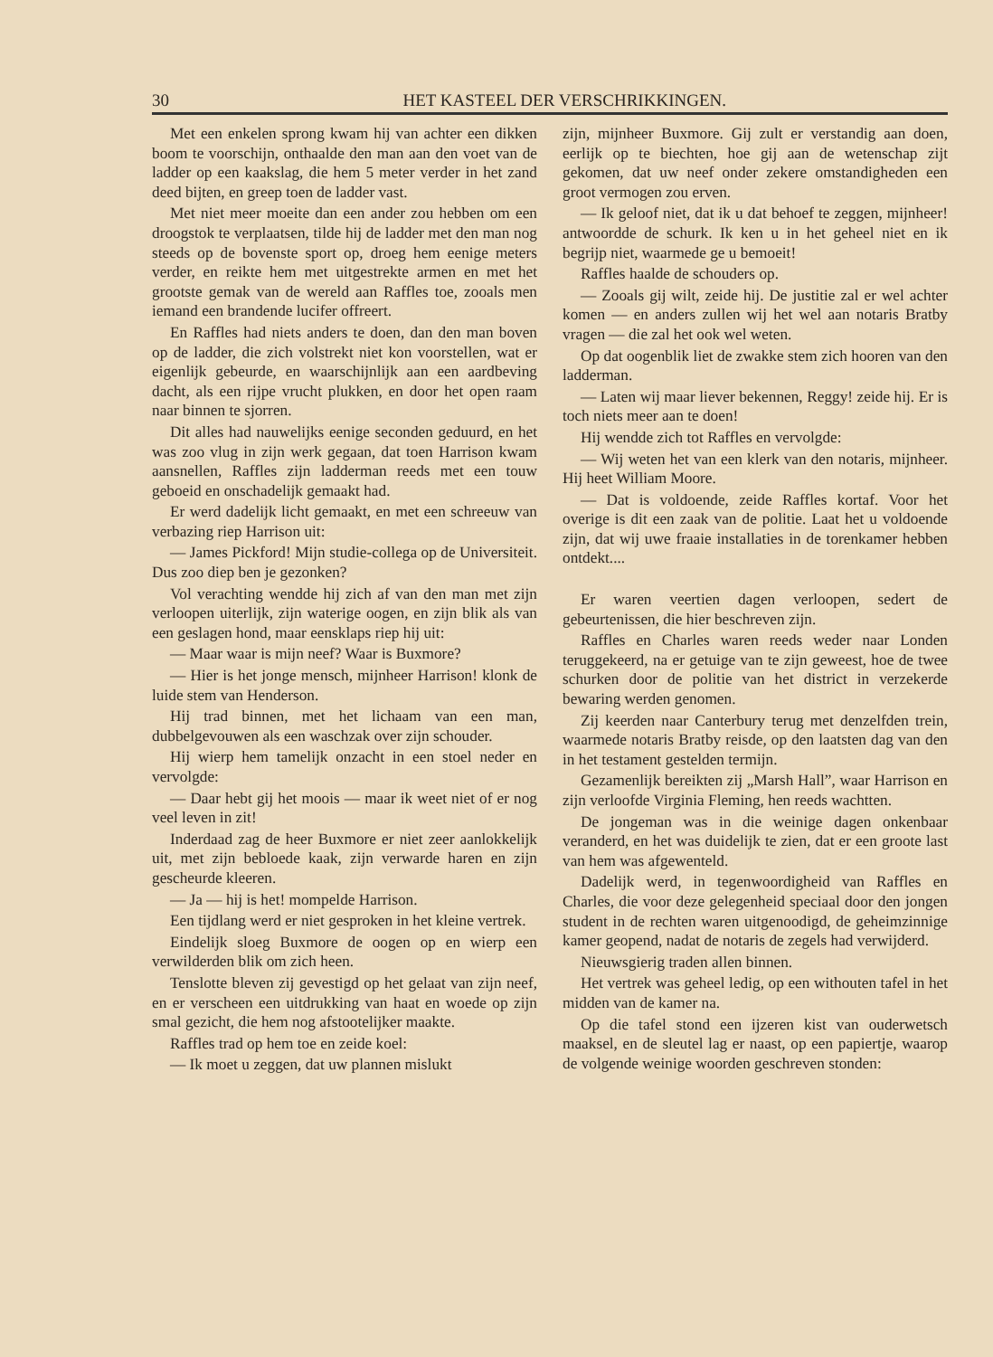30 HET KASTEEL DER VERSCHRIKKINGEN.
Met een enkelen sprong kwam hij van achter een dikken boom te voorschijn, onthaalde den man aan den voet van de ladder op een kaakslag, die hem 5 meter verder in het zand deed bijten, en greep toen de ladder vast.
Met niet meer moeite dan een ander zou hebben om een droogstok te verplaatsen, tilde hij de ladder met den man nog steeds op de bovenste sport op, droeg hem eenige meters verder, en reikte hem met uitgestrekte armen en met het grootste gemak van de wereld aan Raffles toe, zooals men iemand een brandende lucifer offreert.
En Raffles had niets anders te doen, dan den man boven op de ladder, die zich volstrekt niet kon voorstellen, wat er eigenlijk gebeurde, en waarschijnlijk aan een aardbeving dacht, als een rijpe vrucht plukken, en door het open raam naar binnen te sjorren.
Dit alles had nauwelijks eenige seconden geduurd, en het was zoo vlug in zijn werk gegaan, dat toen Harrison kwam aansnellen, Raffles zijn ladderman reeds met een touw geboeid en onschadelijk gemaakt had.
Er werd dadelijk licht gemaakt, en met een schreeuw van verbazing riep Harrison uit:
— James Pickford! Mijn studie-collega op de Universiteit. Dus zoo diep ben je gezonken?
Vol verachting wendde hij zich af van den man met zijn verloopen uiterlijk, zijn waterige oogen, en zijn blik als van een geslagen hond, maar eensklaps riep hij uit:
— Maar waar is mijn neef? Waar is Buxmore?
— Hier is het jonge mensch, mijnheer Harrison! klonk de luide stem van Henderson.
Hij trad binnen, met het lichaam van een man, dubbelgevouwen als een waschzak over zijn schouder.
Hij wierp hem tamelijk onzacht in een stoel neder en vervolgde:
— Daar hebt gij het moois — maar ik weet niet of er nog veel leven in zit!
Inderdaad zag de heer Buxmore er niet zeer aanlokkelijk uit, met zijn bebloede kaak, zijn verwarde haren en zijn gescheurde kleeren.
— Ja — hij is het! mompelde Harrison.
Een tijdlang werd er niet gesproken in het kleine vertrek.
Eindelijk sloeg Buxmore de oogen op en wierp een verwilderden blik om zich heen.
Tenslotte bleven zij gevestigd op het gelaat van zijn neef, en er verscheen een uitdrukking van haat en woede op zijn smal gezicht, die hem nog afstootelijker maakte.
Raffles trad op hem toe en zeide koel:
— Ik moet u zeggen, dat uw plannen mislukt
zijn, mijnheer Buxmore. Gij zult er verstandig aan doen, eerlijk op te biechten, hoe gij aan de wetenschap zijt gekomen, dat uw neef onder zekere omstandigheden een groot vermogen zou erven.
— Ik geloof niet, dat ik u dat behoef te zeggen, mijnheer! antwoordde de schurk. Ik ken u in het geheel niet en ik begrijp niet, waarmede ge u bemoeit!
Raffles haalde de schouders op.
— Zooals gij wilt, zeide hij. De justitie zal er wel achter komen — en anders zullen wij het wel aan notaris Bratby vragen — die zal het ook wel weten.
Op dat oogenblik liet de zwakke stem zich hooren van den ladderman.
— Laten wij maar liever bekennen, Reggy! zeide hij. Er is toch niets meer aan te doen!
Hij wendde zich tot Raffles en vervolgde:
— Wij weten het van een klerk van den notaris, mijnheer. Hij heet William Moore.
— Dat is voldoende, zeide Raffles kortaf. Voor het overige is dit een zaak van de politie. Laat het u voldoende zijn, dat wij uwe fraaie installaties in de torenkamer hebben ontdekt....
Er waren veertien dagen verloopen, sedert de gebeurtenissen, die hier beschreven zijn.
Raffles en Charles waren reeds weder naar Londen teruggekeerd, na er getuige van te zijn geweest, hoe de twee schurken door de politie van het district in verzekerde bewaring werden genomen.
Zij keerden naar Canterbury terug met denzelfden trein, waarmede notaris Bratby reisde, op den laatsten dag van den in het testament gestelden termijn.
Gezamenlijk bereikten zij „Marsh Hall”, waar Harrison en zijn verloofde Virginia Fleming, hen reeds wachtten.
De jongeman was in die weinige dagen onkenbaar veranderd, en het was duidelijk te zien, dat er een groote last van hem was afgewenteld.
Dadelijk werd, in tegenwoordigheid van Raffles en Charles, die voor deze gelegenheid speciaal door den jongen student in de rechten waren uitgenoodigd, de geheimzinnige kamer geopend, nadat de notaris de zegels had verwijderd.
Nieuwsgierig traden allen binnen.
Het vertrek was geheel ledig, op een withouten tafel in het midden van de kamer na.
Op die tafel stond een ijzeren kist van ouderwetsch maaksel, en de sleutel lag er naast, op een papiertje, waarop de volgende weinige woorden geschreven stonden: